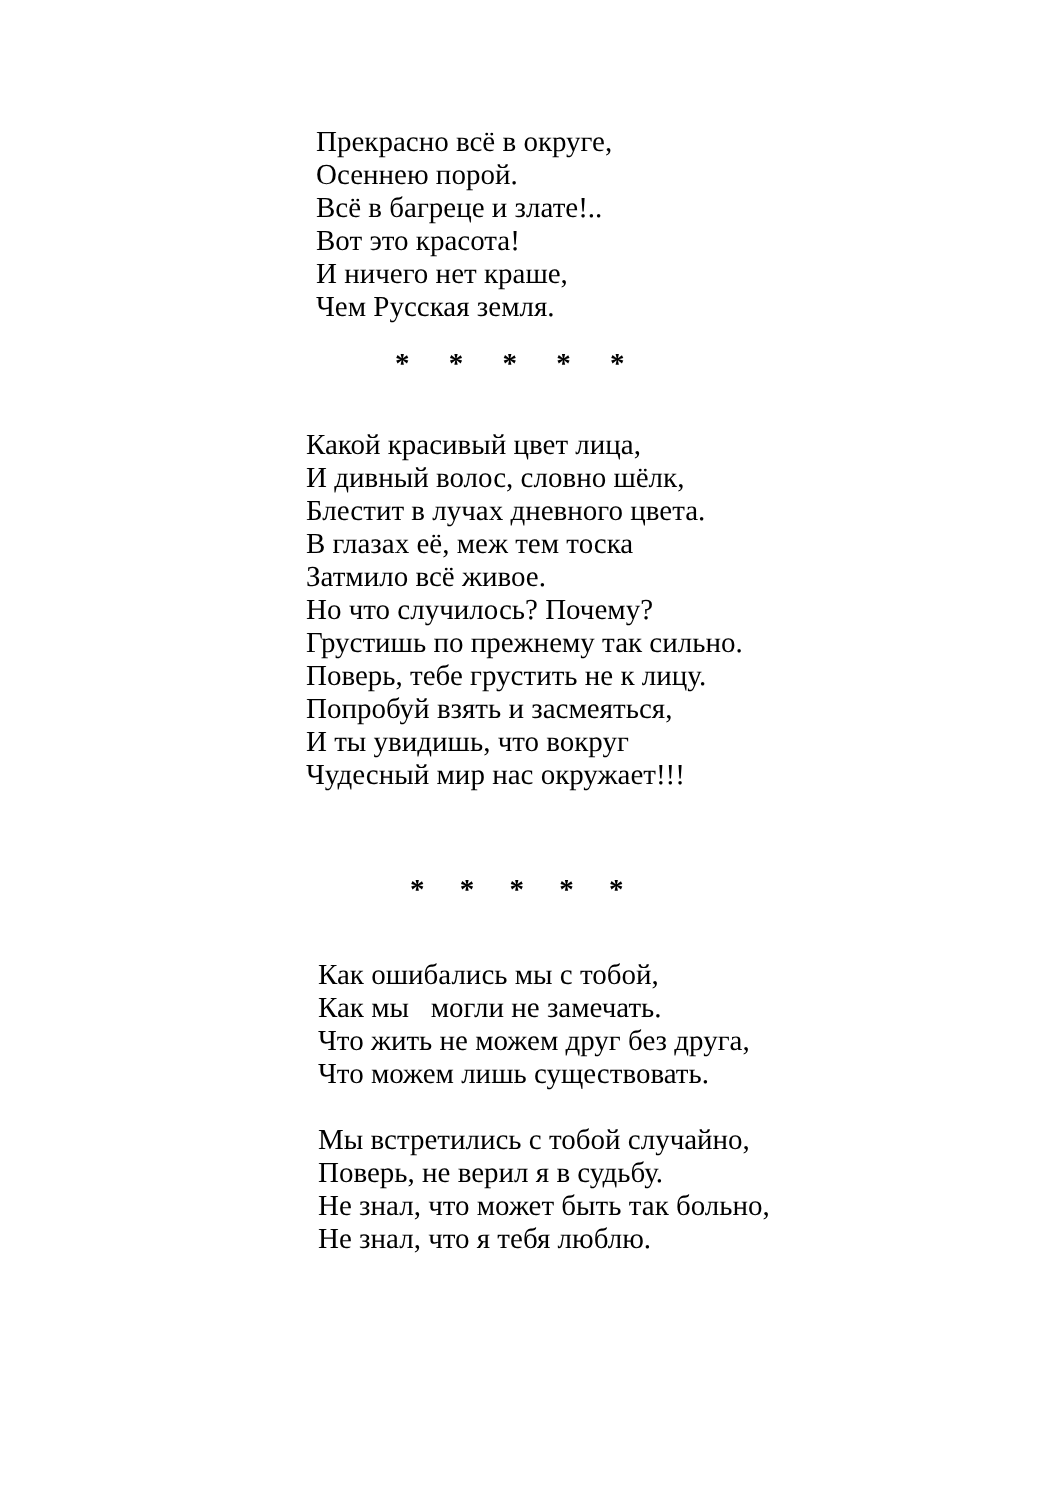Прекрасно всё в округе,
Осеннею порой.
Всё в багреце и злате!..
Вот это красота!
И ничего нет краше,
Чем Русская земля.
* * * * *
Какой красивый цвет лица,
И дивный волос, словно шёлк,
Блестит в лучах дневного цвета.
В глазах её, меж тем тоска
Затмило всё живое.
Но что случилось? Почему?
Грустишь по прежнему так сильно.
Поверь, тебе грустить не к лицу.
Попробуй взять и засмеяться,
И ты увидишь, что вокруг
Чудесный мир нас окружает!!!
* * * * *
Как ошибались мы с тобой,
Как мы могли не замечать.
Что жить не можем друг без друга,
Что можем лишь существовать.
Мы встретились с тобой случайно,
Поверь, не верил я в судьбу.
Не знал, что может быть так больно,
Не знал, что я тебя люблю.